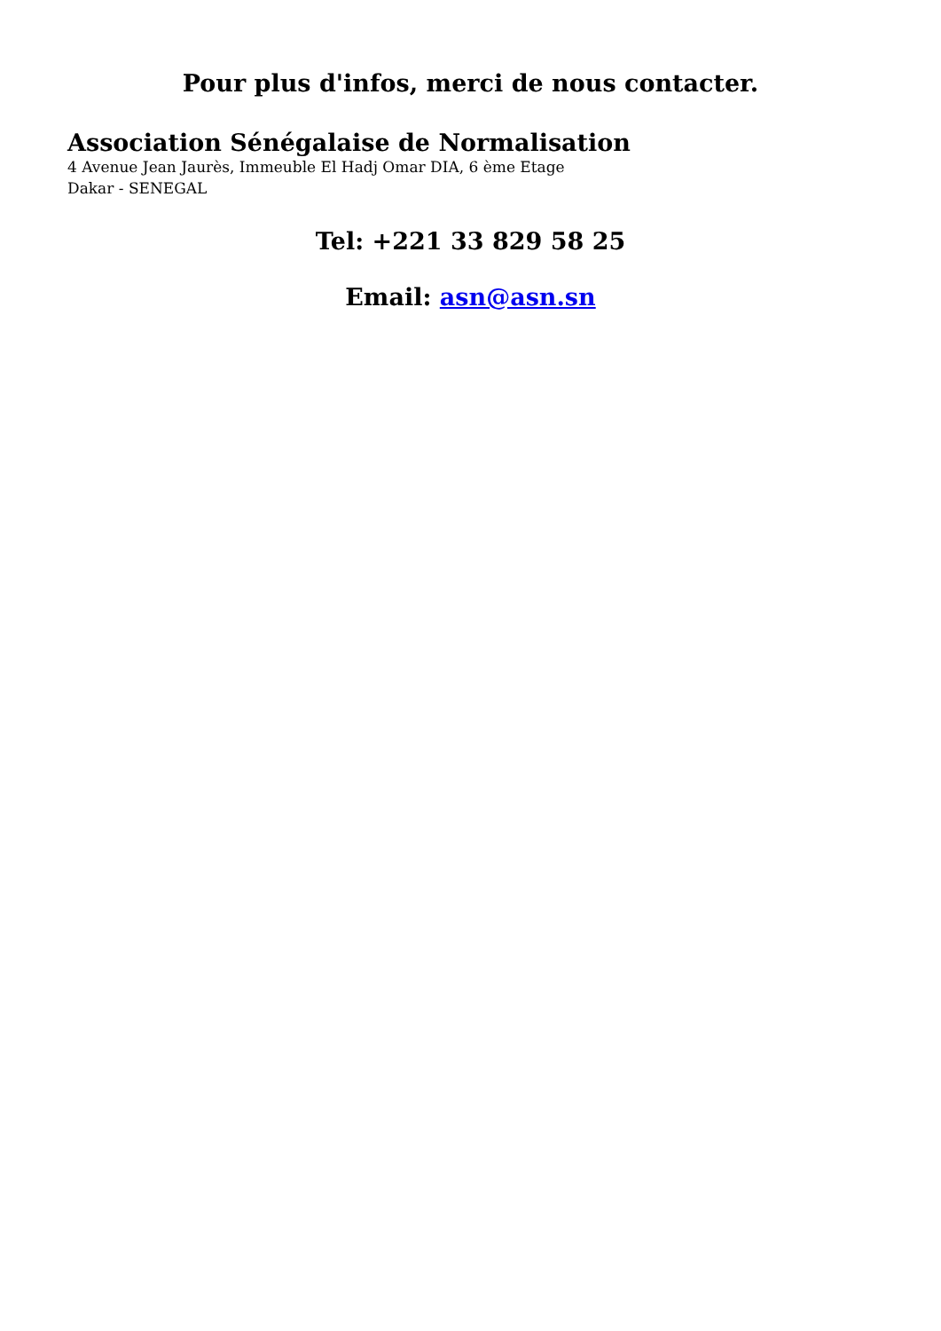Pour plus d'infos, merci de nous contacter.
Association Sénégalaise de Normalisation
4 Avenue Jean Jaurès, Immeuble El Hadj Omar DIA, 6 ème Etage
Dakar - SENEGAL
Tel: +221 33 829 58 25
Email: asn@asn.sn